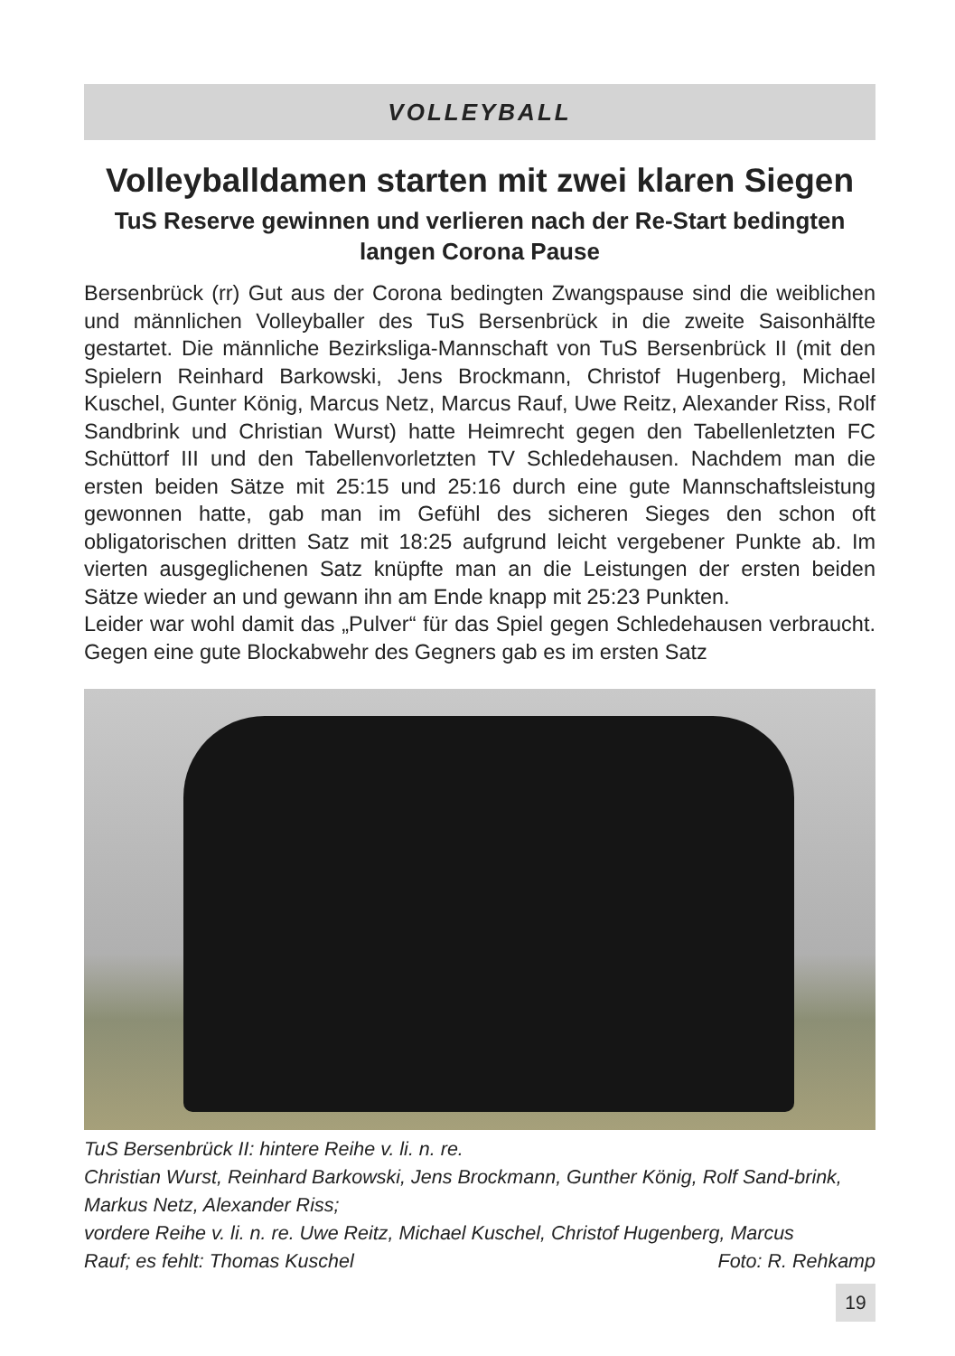VOLLEYBALL
Volleyballdamen starten mit zwei klaren Siegen
TuS Reserve gewinnen und verlieren nach der Re-Start bedingten langen Corona Pause
Bersenbrück (rr) Gut aus der Corona bedingten Zwangspause sind die weiblichen und männlichen Volleyballer des TuS Bersenbrück in die zweite Saisonhälfte gestartet. Die männliche Bezirksliga-Mannschaft von TuS Bersenbrück II (mit den Spielern Reinhard Barkowski, Jens Brockmann, Christof Hugenberg, Michael Kuschel, Gunter König, Marcus Netz, Marcus Rauf, Uwe Reitz, Alexander Riss, Rolf Sandbrink und Christian Wurst) hatte Heimrecht gegen den Tabellenletzten FC Schüttorf III und den Tabellenvorletzten TV Schledehausen. Nachdem man die ersten beiden Sätze mit 25:15 und 25:16 durch eine gute Mannschaftsleistung gewonnen hatte, gab man im Gefühl des sicheren Sieges den schon oft obligatorischen dritten Satz mit 18:25 aufgrund leicht vergebener Punkte ab. Im vierten ausgeglichenen Satz knüpfte man an die Leistungen der ersten beiden Sätze wieder an und gewann ihn am Ende knapp mit 25:23 Punkten.
Leider war wohl damit das „Pulver“ für das Spiel gegen Schledehausen verbraucht. Gegen eine gute Blockabwehr des Gegners gab es im ersten Satz
TuS Bersenbrück II: hintere Reihe v. li. n. re.
Christian Wurst, Reinhard Barkowski, Jens Brockmann, Gunther König, Rolf Sand-brink, Markus Netz, Alexander Riss;
vordere Reihe v. li. n. re. Uwe Reitz, Michael Kuschel, Christof Hugenberg, Marcus
Rauf; es fehlt: Thomas Kuschel Foto: R. Rehkamp
19